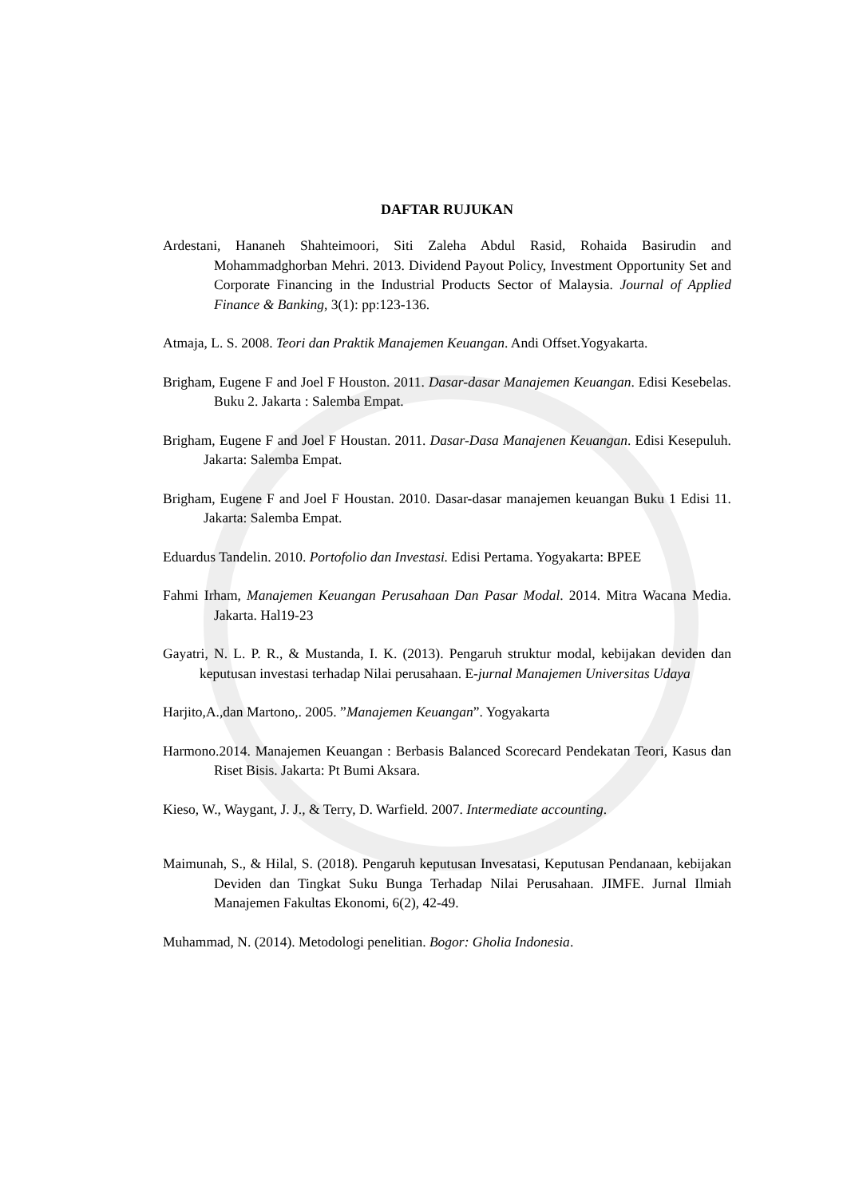DAFTAR RUJUKAN
Ardestani, Hananeh Shahteimoori, Siti Zaleha Abdul Rasid, Rohaida Basirudin and Mohammadghorban Mehri. 2013. Dividend Payout Policy, Investment Opportunity Set and Corporate Financing in the Industrial Products Sector of Malaysia. Journal of Applied Finance & Banking, 3(1): pp:123-136.
Atmaja, L. S. 2008. Teori dan Praktik Manajemen Keuangan. Andi Offset.Yogyakarta.
Brigham, Eugene F and Joel F Houston. 2011. Dasar-dasar Manajemen Keuangan. Edisi Kesebelas. Buku 2. Jakarta : Salemba Empat.
Brigham, Eugene F and Joel F Houstan. 2011. Dasar-Dasa Manajenen Keuangan. Edisi Kesepuluh. Jakarta: Salemba Empat.
Brigham, Eugene F and Joel F Houstan. 2010. Dasar-dasar manajemen keuangan Buku 1 Edisi 11. Jakarta: Salemba Empat.
Eduardus Tandelin. 2010. Portofolio dan Investasi. Edisi Pertama. Yogyakarta: BPEE
Fahmi Irham, Manajemen Keuangan Perusahaan Dan Pasar Modal. 2014. Mitra Wacana Media. Jakarta. Hal19-23
Gayatri, N. L. P. R., & Mustanda, I. K. (2013). Pengaruh struktur modal, kebijakan deviden dan keputusan investasi terhadap Nilai perusahaan. E-jurnal Manajemen Universitas Udaya
Harjito,A.,dan Martono,. 2005. ”Manajemen Keuangan”. Yogyakarta
Harmono.2014. Manajemen Keuangan : Berbasis Balanced Scorecard Pendekatan Teori, Kasus dan Riset Bisis. Jakarta: Pt Bumi Aksara.
Kieso, W., Waygant, J. J., & Terry, D. Warfield. 2007. Intermediate accounting.
Maimunah, S., & Hilal, S. (2018). Pengaruh keputusan Invesatasi, Keputusan Pendanaan, kebijakan Deviden dan Tingkat Suku Bunga Terhadap Nilai Perusahaan. JIMFE. Jurnal Ilmiah Manajemen Fakultas Ekonomi, 6(2), 42-49.
Muhammad, N. (2014). Metodologi penelitian. Bogor: Gholia Indonesia.